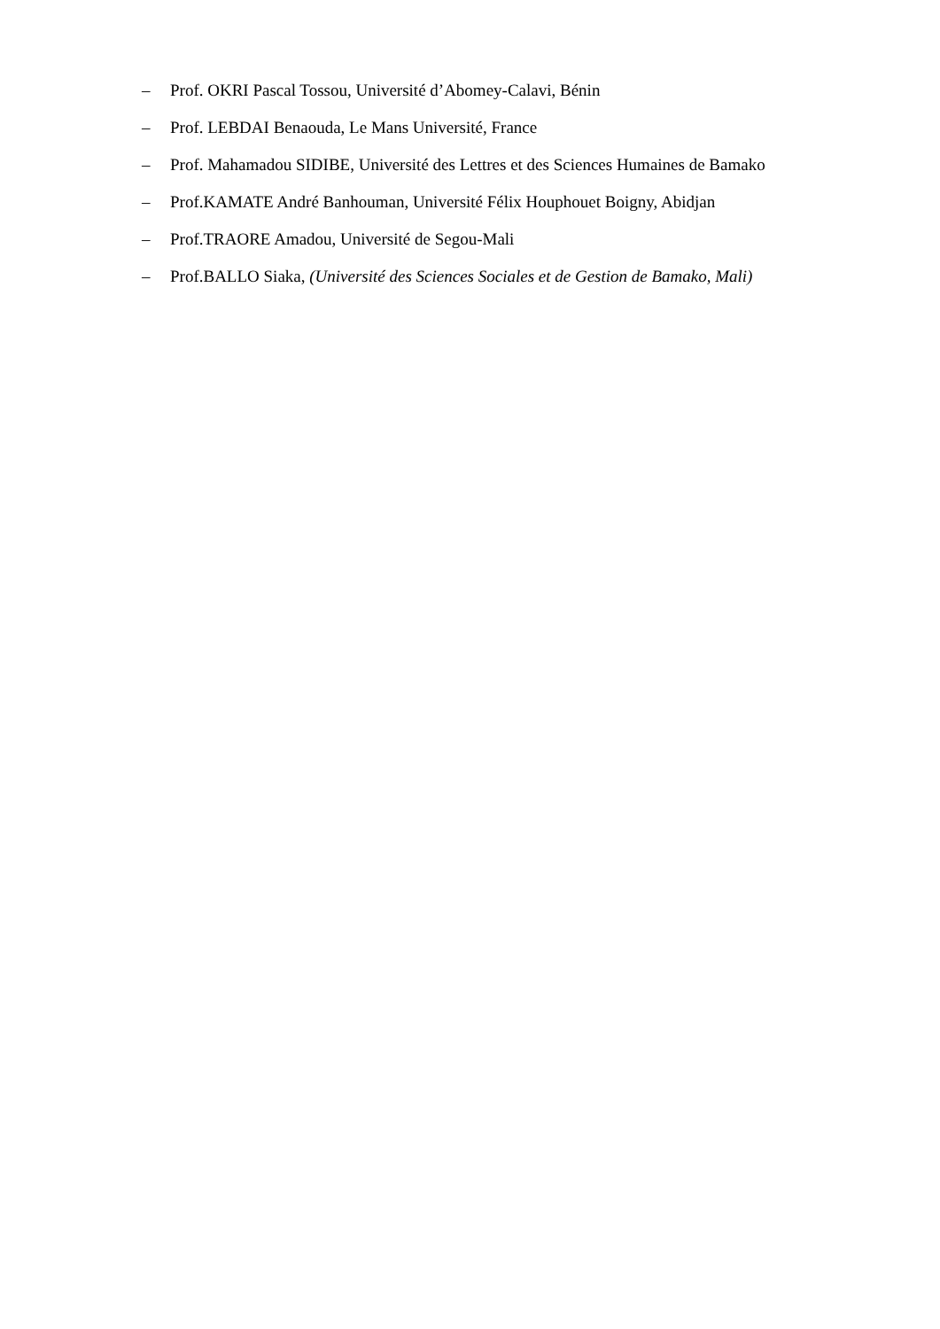– Prof. OKRI Pascal Tossou, Université d’Abomey-Calavi, Bénin
– Prof. LEBDAI Benaouda, Le Mans Université, France
– Prof. Mahamadou SIDIBE, Université des Lettres et des Sciences Humaines de Bamako
– Prof.KAMATE André Banhouman, Université Félix Houphouet Boigny, Abidjan
– Prof.TRAORE Amadou, Université de Segou-Mali
– Prof.BALLO Siaka, (Université des Sciences Sociales et de Gestion de Bamako, Mali)